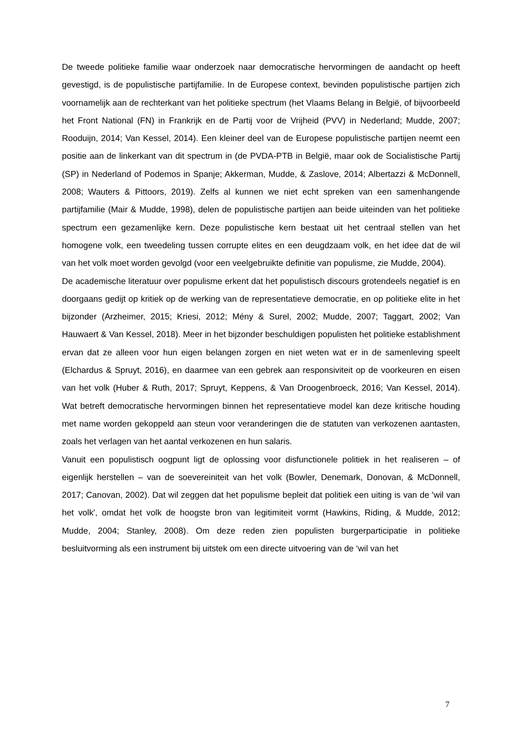De tweede politieke familie waar onderzoek naar democratische hervormingen de aandacht op heeft gevestigd, is de populistische partijfamilie. In de Europese context, bevinden populistische partijen zich voornamelijk aan de rechterkant van het politieke spectrum (het Vlaams Belang in België, of bijvoorbeeld het Front National (FN) in Frankrijk en de Partij voor de Vrijheid (PVV) in Nederland; Mudde, 2007; Rooduijn, 2014; Van Kessel, 2014). Een kleiner deel van de Europese populistische partijen neemt een positie aan de linkerkant van dit spectrum in (de PVDA-PTB in België, maar ook de Socialistische Partij (SP) in Nederland of Podemos in Spanje; Akkerman, Mudde, & Zaslove, 2014; Albertazzi & McDonnell, 2008; Wauters & Pittoors, 2019). Zelfs al kunnen we niet echt spreken van een samenhangende partijfamilie (Mair & Mudde, 1998), delen de populistische partijen aan beide uiteinden van het politieke spectrum een gezamenlijke kern. Deze populistische kern bestaat uit het centraal stellen van het homogene volk, een tweedeling tussen corrupte elites en een deugdzaam volk, en het idee dat de wil van het volk moet worden gevolgd (voor een veelgebruikte definitie van populisme, zie Mudde, 2004).
De academische literatuur over populisme erkent dat het populistisch discours grotendeels negatief is en doorgaans gedijt op kritiek op de werking van de representatieve democratie, en op politieke elite in het bijzonder (Arzheimer, 2015; Kriesi, 2012; Mény & Surel, 2002; Mudde, 2007; Taggart, 2002; Van Hauwaert & Van Kessel, 2018). Meer in het bijzonder beschuldigen populisten het politieke establishment ervan dat ze alleen voor hun eigen belangen zorgen en niet weten wat er in de samenleving speelt (Elchardus & Spruyt, 2016), en daarmee van een gebrek aan responsiviteit op de voorkeuren en eisen van het volk (Huber & Ruth, 2017; Spruyt, Keppens, & Van Droogenbroeck, 2016; Van Kessel, 2014). Wat betreft democratische hervormingen binnen het representatieve model kan deze kritische houding met name worden gekoppeld aan steun voor veranderingen die de statuten van verkozenen aantasten, zoals het verlagen van het aantal verkozenen en hun salaris.
Vanuit een populistisch oogpunt ligt de oplossing voor disfunctionele politiek in het realiseren – of eigenlijk herstellen – van de soevereiniteit van het volk (Bowler, Denemark, Donovan, & McDonnell, 2017; Canovan, 2002). Dat wil zeggen dat het populisme bepleit dat politiek een uiting is van de 'wil van het volk', omdat het volk de hoogste bron van legitimiteit vormt (Hawkins, Riding, & Mudde, 2012; Mudde, 2004; Stanley, 2008). Om deze reden zien populisten burgerparticipatie in politieke besluitvorming als een instrument bij uitstek om een directe uitvoering van de ‘wil van het
7